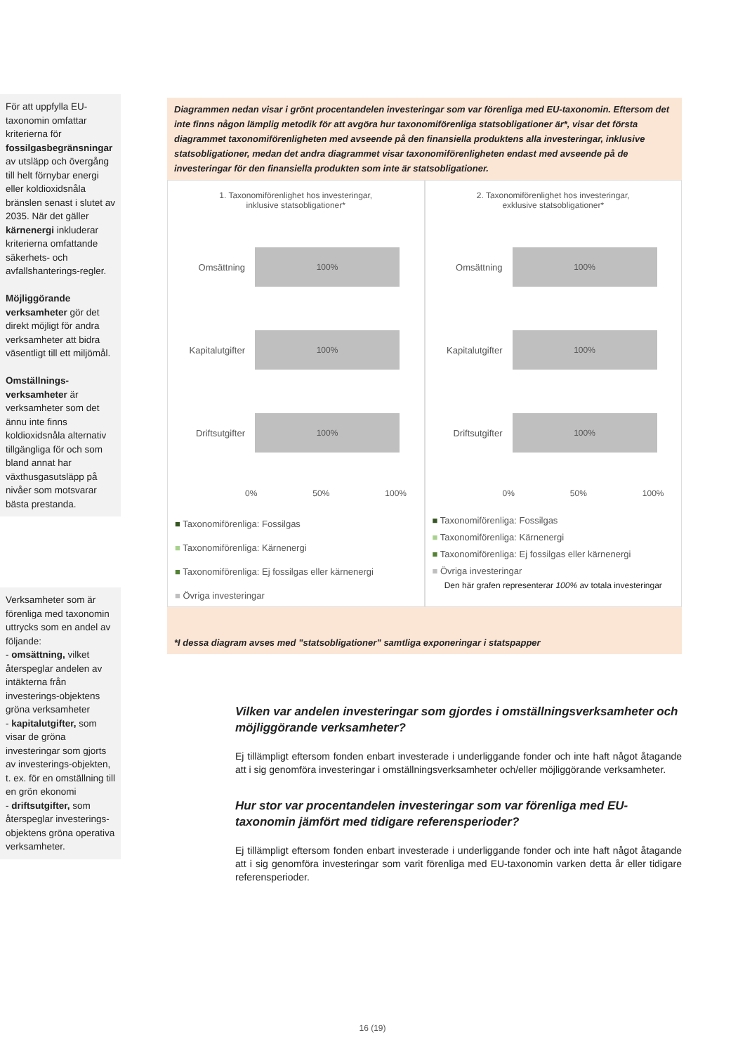För att uppfylla EU-taxonomin omfattar kriterierna för fossilgasbegränsningar av utsläpp och övergång till helt förnybar energi eller koldioxidsnåla bränslen senast i slutet av 2035. När det gäller kärnenergi inkluderar kriterierna omfattande säkerhets- och avfallshanterings-regler.
Möjliggörande verksamheter gör det direkt möjligt för andra verksamheter att bidra väsentligt till ett miljömål.
Omställnings-verksamheter är verksamheter som det ännu inte finns koldioxidsnåla alternativ tillgängliga för och som bland annat har växthusgasutsläpp på nivåer som motsvarar bästa prestanda.
Verksamheter som är förenliga med taxonomin uttrycks som en andel av följande:
- omsättning, vilket återspeglar andelen av intäkterna från investerings-objektens gröna verksamheter
- kapitalutgifter, som visar de gröna investeringar som gjorts av investerings-objekten, t. ex. för en omställning till en grön ekonomi
- driftsutgifter, som återspeglar investerings-objektens gröna operativa verksamheter.
Diagrammen nedan visar i grönt procentandelen investeringar som var förenliga med EU-taxonomin. Eftersom det inte finns någon lämplig metodik för att avgöra hur taxonomiförenliga statsobligationer är*, visar det första diagrammet taxonomiförenligheten med avseende på den finansiella produktens alla investeringar, inklusive statsobligationer, medan det andra diagrammet visar taxonomiförenligheten endast med avseende på de investeringar för den finansiella produkten som inte är statsobligationer.
1. Taxonomiförenlighet hos investeringar,
inklusive statsobligationer*
Omsättning
100%
Kapitalutgifter
100%
Driftsutgifter
100%
0% 50% 100%
■ Taxonomiförenliga: Fossilgas
■ Taxonomiförenliga: Kärnenergi
■ Taxonomiförenliga: Ej fossilgas eller kärnenergi
■ Övriga investeringar
2. Taxonomiförenlighet hos investeringar,
exklusive statsobligationer*
Omsättning
100%
Kapitalutgifter
100%
Driftsutgifter
100%
0% 50% 100%
■ Taxonomiförenliga: Fossilgas
■ Taxonomiförenliga: Kärnenergi
■ Taxonomiförenliga: Ej fossilgas eller kärnenergi
■ Övriga investeringar
Den här grafen representerar 100% av totala investeringar
*I dessa diagram avses med ”statsobligationer” samtliga exponeringar i statspapper
Vilken var andelen investeringar som gjordes i omställningsverksamheter och möjliggörande verksamheter?
Ej tillämpligt eftersom fonden enbart investerade i underliggande fonder och inte haft något åtagande att i sig genomföra investeringar i omställningsverksamheter och/eller möjliggörande verksamheter.
Hur stor var procentandelen investeringar som var förenliga med EU-taxonomin jämfört med tidigare referensperioder?
Ej tillämpligt eftersom fonden enbart investerade i underliggande fonder och inte haft något åtagande att i sig genomföra investeringar som varit förenliga med EU-taxonomin varken detta år eller tidigare referensperioder.
16 (19)